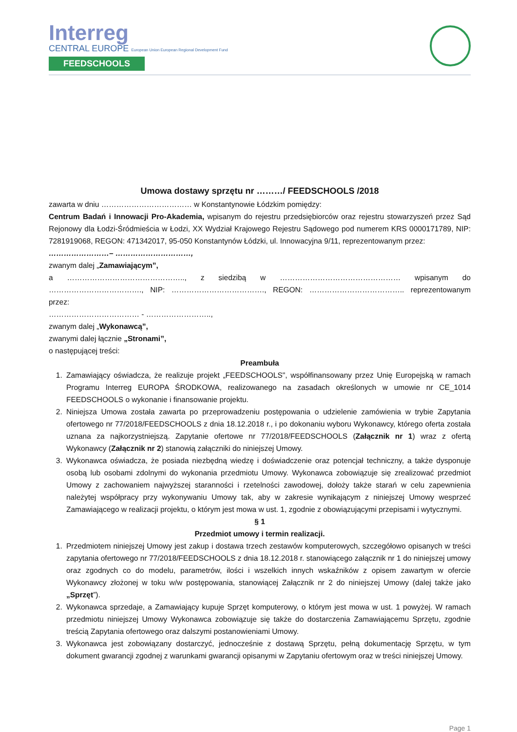Interreg
CENTRAL EUROPE European Union European Regional Development Fund
FEEDSCHOOLS
Umowa dostawy sprzętu nr ………/ FEEDSCHOOLS /2018
zawarta w dniu ……………………………… w Konstantynowie Łódzkim pomiędzy:
Centrum Badań i Innowacji Pro-Akademia, wpisanym do rejestru przedsiębiorców oraz rejestru stowarzyszeń przez Sąd Rejonowy dla Łodzi-Śródmieścia w Łodzi, XX Wydział Krajowego Rejestru Sądowego pod numerem KRS 0000171789, NIP: 7281919068, REGON: 471342017, 95-050 Konstantynów Łódzki, ul. Innowacyjna 9/11, reprezentowanym przez:
……………………– …………………………,
zwanym dalej „Zamawiającym”,
a ……………………………………….., z siedzibą w ………………………………………… wpisanym do ………………………………., NIP: ………………………………., REGON: ……………………………….. reprezentowanym przez:
……………………………… - ……………………..,
zwanym dalej „Wykonawcą”,
zwanymi dalej łącznie „Stronami”,
o następującej treści:
Preambuła
1. Zamawiający oświadcza, że realizuje projekt „FEEDSCHOOLS", współfinansowany przez Unię Europejską w ramach Programu Interreg EUROPA ŚRODKOWA, realizowanego na zasadach określonych w umowie nr CE_1014 FEEDSCHOOLS o wykonanie i finansowanie projektu.
2. Niniejsza Umowa została zawarta po przeprowadzeniu postępowania o udzielenie zamówienia w trybie Zapytania ofertowego nr 77/2018/FEEDSCHOOLS z dnia 18.12.2018 r., i po dokonaniu wyboru Wykonawcy, którego oferta została uznana za najkorzystniejszą. Zapytanie ofertowe nr 77/2018/FEEDSCHOOLS (Załącznik nr 1) wraz z ofertą Wykonawcy (Załącznik nr 2) stanowią załączniki do niniejszej Umowy.
3. Wykonawca oświadcza, że posiada niezbędną wiedzę i doświadczenie oraz potencjał techniczny, a także dysponuje osobą lub osobami zdolnymi do wykonania przedmiotu Umowy. Wykonawca zobowiązuje się zrealizować przedmiot Umowy z zachowaniem najwyższej staranności i rzetelności zawodowej, dołoży także starań w celu zapewnienia należytej współpracy przy wykonywaniu Umowy tak, aby w zakresie wynikającym z niniejszej Umowy wesprzeć Zamawiającego w realizacji projektu, o którym jest mowa w ust. 1, zgodnie z obowiązującymi przepisami i wytycznymi.
§ 1
Przedmiot umowy i termin realizacji.
1. Przedmiotem niniejszej Umowy jest zakup i dostawa trzech zestawów komputerowych, szczegółowo opisanych w treści zapytania ofertowego nr 77/2018/FEEDSCHOOLS z dnia 18.12.2018 r. stanowiącego załącznik nr 1 do niniejszej umowy oraz zgodnych co do modelu, parametrów, ilości i wszelkich innych wskaźników z opisem zawartym w ofercie Wykonawcy złożonej w toku w/w postępowania, stanowiącej Załącznik nr 2 do niniejszej Umowy (dalej także jako „Sprzęt”).
2. Wykonawca sprzedaje, a Zamawiający kupuje Sprzęt komputerowy, o którym jest mowa w ust. 1 powyżej. W ramach przedmiotu niniejszej Umowy Wykonawca zobowiązuje się także do dostarczenia Zamawiającemu Sprzętu, zgodnie treścią Zapytania ofertowego oraz dalszymi postanowieniami Umowy.
3. Wykonawca jest zobowiązany dostarczyć, jednocześnie z dostawą Sprzętu, pełną dokumentację Sprzętu, w tym dokument gwarancji zgodnej z warunkami gwarancji opisanymi w Zapytaniu ofertowym oraz w treści niniejszej Umowy.
Page 1